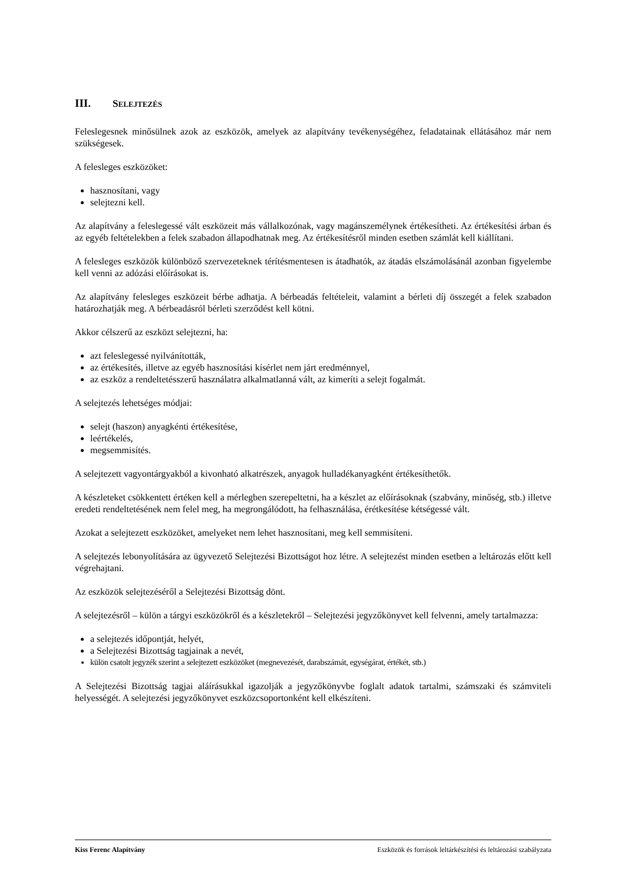III. SELEJTEZÉS
Feleslegesnek minősülnek azok az eszközök, amelyek az alapítvány tevékenységéhez, feladatainak ellátásához már nem szükségesek.
A felesleges eszközöket:
hasznosítani, vagy
selejtezni kell.
Az alapítvány a feleslegessé vált eszközeit más vállalkozónak, vagy magánszemélynek értékesítheti. Az értékesítési árban és az egyéb feltételekben a felek szabadon állapodhatnak meg. Az értékesítésről minden esetben számlát kell kiállítani.
A felesleges eszközök különböző szervezeteknek térítésmentesen is átadhatók, az átadás elszámolásánál azonban figyelembe kell venni az adózási előírásokat is.
Az alapítvány felesleges eszközeit bérbe adhatja. A bérbeadás feltételeit, valamint a bérleti díj összegét a felek szabadon határozhatják meg. A bérbeadásról bérleti szerződést kell kötni.
Akkor célszerű az eszközt selejtezni, ha:
azt feleslegessé nyilvánították,
az értékesítés, illetve az egyéb hasznosítási kísérlet nem járt eredménnyel,
az eszköz a rendeltetésszerű használatra alkalmatlanná vált, az kimeríti a selejt fogalmát.
A selejtezés lehetséges módjai:
selejt (haszon) anyagkénti értékesítése,
leértékelés,
megsemmisítés.
A selejtezett vagyontárgyakból a kivonható alkatrészek, anyagok hulladékanyagként értékesíthetők.
A készleteket csökkentett értéken kell a mérlegben szerepeltetni, ha a készlet az előírásoknak (szabvány, minőség, stb.) illetve eredeti rendeltetésének nem felel meg, ha megrongálódott, ha felhasználása, érétkesítése kétségessé vált.
Azokat a selejtezett eszközöket, amelyeket nem lehet hasznosítani, meg kell semmisíteni.
A selejtezés lebonyolítására az ügyvezető Selejtezési Bizottságot hoz létre. A selejtezést minden esetben a leltározás előtt kell végrehajtani.
Az eszközök selejtezéséről a Selejtezési Bizottság dönt.
A selejtezésről – külön a tárgyi eszközökről és a készletekről – Selejtezési jegyzőkönyvet kell felvenni, amely tartalmazza:
a selejtezés időpontját, helyét,
a Selejtezési Bizottság tagjainak a nevét,
külön csatolt jegyzék szerint a selejtezett eszközöket (megnevezését, darabszámát, egységárat, értékét, stb.)
A Selejtezési Bizottság tagjai aláírásukkal igazolják a jegyzőkönyvbe foglalt adatok tartalmi, számszaki és számviteli helyességét. A selejtezési jegyzőkönyvet eszközcsoportonként kell elkészíteni.
Kiss Ferenc Alapítvány Eszközök és források leltárkészítési és leltározási szabályzata